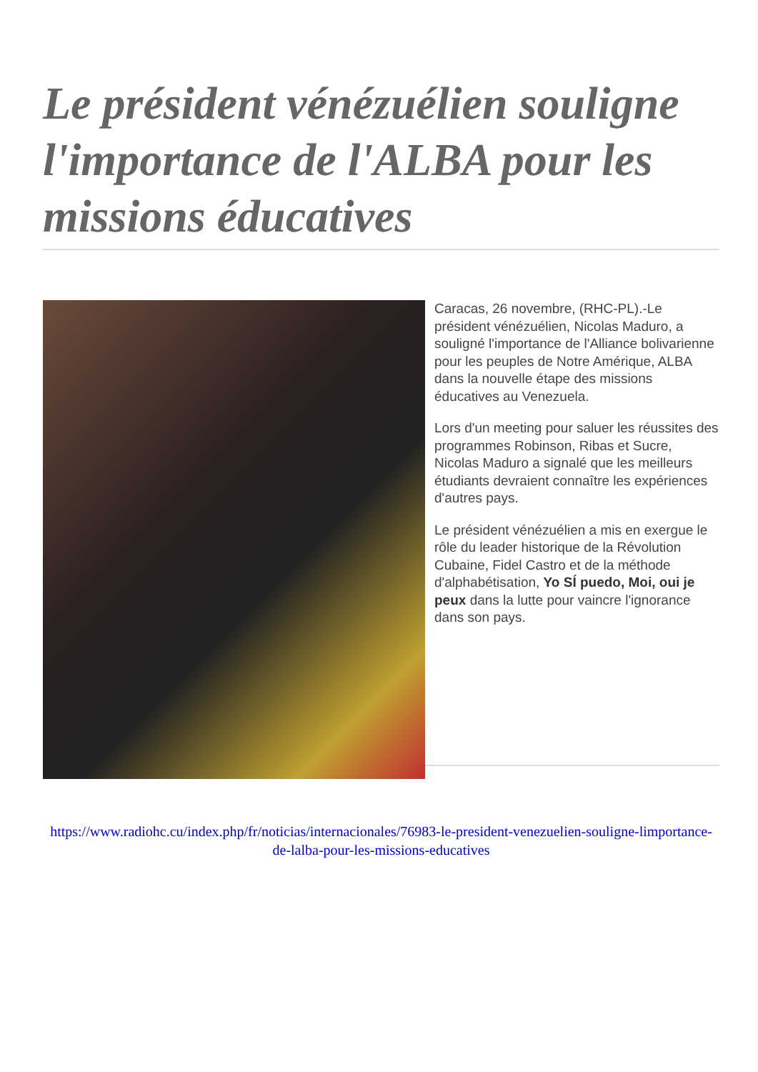Le président vénézuélien souligne l'importance de l'ALBA pour les missions éducatives
Caracas, 26 novembre, (RHC-PL).-Le président vénézuélien, Nicolas Maduro, a souligné l'importance de l'Alliance bolivarienne pour les peuples de Notre Amérique, ALBA dans la nouvelle étape des missions éducatives au Venezuela.
Lors d'un meeting pour saluer les réussites des programmes Robinson, Ribas et Sucre, Nicolas Maduro a signalé que les meilleurs étudiants devraient connaître les expériences d'autres pays.
Le président vénézuélien a mis en exergue le rôle du leader historique de la Révolution Cubaine, Fidel Castro et de la méthode d'alphabétisation, Yo SÍ puedo, Moi, oui je peux dans la lutte pour vaincre l'ignorance dans son pays.
https://www.radiohc.cu/index.php/fr/noticias/internacionales/76983-le-president-venezuelien-souligne-limportance-de-lalba-pour-les-missions-educatives